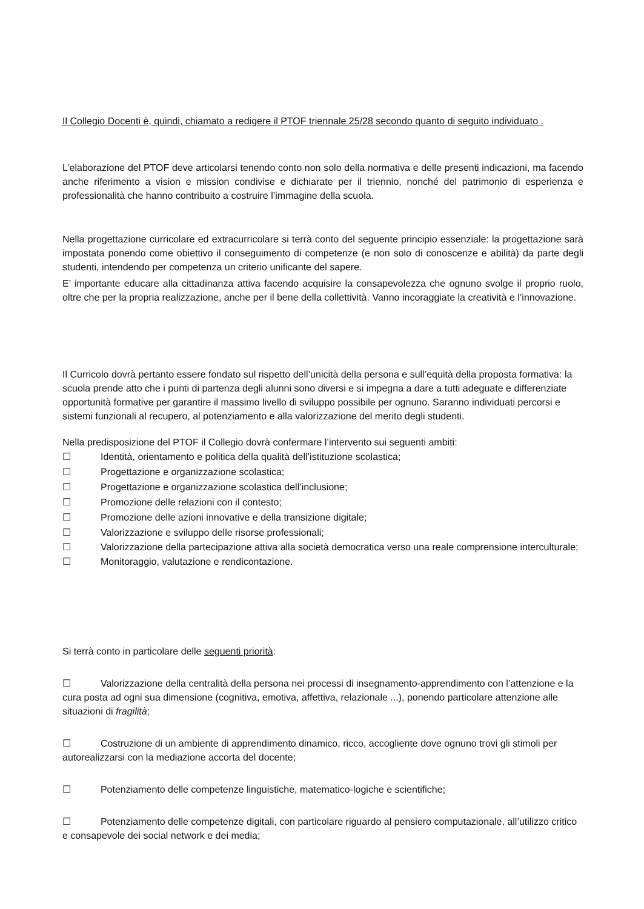Il Collegio Docenti è, quindi, chiamato a redigere il PTOF triennale 25/28 secondo quanto di seguito individuato .
L’elaborazione del PTOF deve articolarsi tenendo conto non solo della normativa e delle presenti indicazioni, ma facendo anche riferimento a vision e mission condivise e dichiarate per il triennio, nonché del patrimonio di esperienza e professionalità che hanno contribuito a costruire l’immagine della scuola.
Nella progettazione curricolare ed extracurricolare si terrà conto del seguente principio essenziale: la progettazione sarà impostata ponendo come obiettivo il conseguimento di competenze (e non solo di conoscenze e abilità) da parte degli studenti, intendendo per competenza un criterio unificante del sapere.
E’ importante educare alla cittadinanza attiva facendo acquisire la consapevolezza che ognuno svolge il proprio ruolo, oltre che per la propria realizzazione, anche per il bene della collettività. Vanno incoraggiate la creatività e l’innovazione.
Il Curricolo dovrà pertanto essere fondato sul rispetto dell’unicità della persona e sull’equità della proposta formativa: la scuola prende atto che i punti di partenza degli alunni sono diversi e si impegna a dare a tutti adeguate e differenziate opportunità formative per garantire il massimo livello di sviluppo possibile per ognuno. Saranno individuati percorsi e sistemi funzionali al recupero, al potenziamento e alla valorizzazione del merito degli studenti.
Nella predisposizione del PTOF il Collegio dovrà confermare l’intervento sui seguenti ambiti:
☐ Identità, orientamento e politica della qualità dell’istituzione scolastica;
☐ Progettazione e organizzazione scolastica;
☐ Progettazione e organizzazione scolastica dell’inclusione;
☐ Promozione delle relazioni con il contesto;
☐ Promozione delle azioni innovative e della transizione digitale;
☐ Valorizzazione e sviluppo delle risorse professionali;
☐ Valorizzazione della partecipazione attiva alla società democratica verso una reale comprensione interculturale;
☐ Monitoraggio, valutazione e rendicontazione.
Si terrà conto in particolare delle seguenti priorità:
☐ Valorizzazione della centralità della persona nei processi di insegnamento-apprendimento con l’attenzione e la cura posta ad ogni sua dimensione (cognitiva, emotiva, affettiva, relazionale ...), ponendo particolare attenzione alle situazioni di fragilità;
☐ Costruzione di un ambiente di apprendimento dinamico, ricco, accogliente dove ognuno trovi gli stimoli per autorealizzarsi con la mediazione accorta del docente;
☐ Potenziamento delle competenze linguistiche, matematico-logiche e scientifiche;
☐ Potenziamento delle competenze digitali, con particolare riguardo al pensiero computazionale, all’utilizzo critico e consapevole dei social network e dei media;